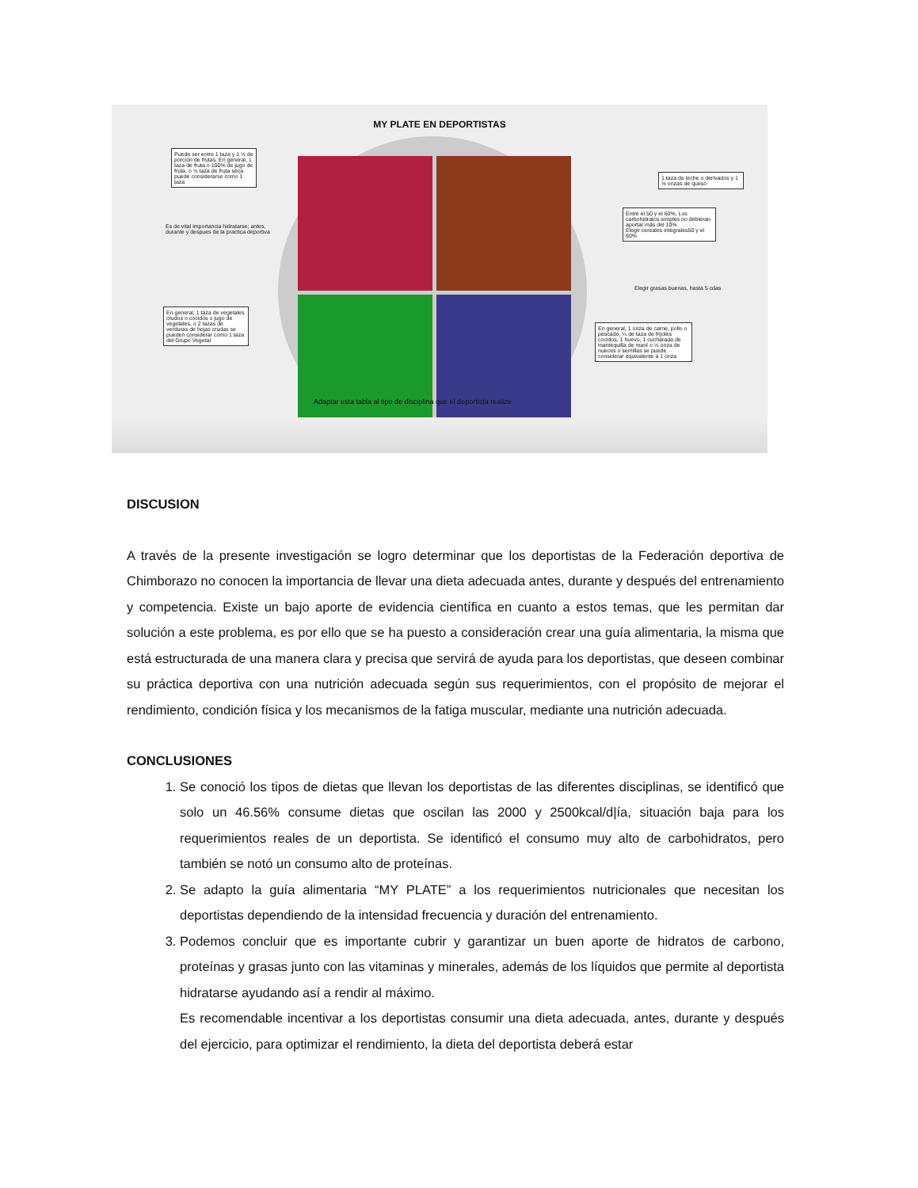MY PLATE EN DEPORTISTAS
Puede ser entre 1 taza y 1 ½ de porción de frutas. En general, 1 taza de fruta o 100% de jugo de fruta, o ½ taza de fruta seca puede considerarse como 1 taza
Es de vital importancia hidratarse; antes, durante y despues de la practica deportiva
En general, 1 taza de vegetales crudos o cocidos o jugo de vegetales, o 2 tazas de verduras de hojas crudas se pueden considerar como 1 taza del Grupo Vegetal
1 taza de leche o derivados y 1 ½ onzas de queso
Entre el 50 y el 60%, Los carbohidratos simples no debieran aportar más del 10%
Elegir cereales integrales50 y el 60%
Elegir grasas buenas, hasta 5 cdas
En general, 1 onza de carne, pollo o pescado, ¼ de taza de frijoles cocidos, 1 huevo, 1 cucharada de mantequilla de maní o ½ onza de nueces o semillas se puede considerar equivalente a 1 onza
Adaptar esta tabla al tipo de disciplina que el deportista realize
DISCUSION
A través de la presente investigación se logro determinar que los deportistas de la Federación deportiva de Chimborazo no conocen la importancia de llevar una dieta adecuada antes, durante y después del entrenamiento y competencia. Existe un bajo aporte de evidencia científica en cuanto a estos temas, que les permitan dar solución a este problema, es por ello que se ha puesto a consideración crear una guía alimentaria, la misma que está estructurada de una manera clara y precisa que servirá de ayuda para los deportistas, que deseen combinar su práctica deportiva con una nutrición adecuada según sus requerimientos, con el propósito de mejorar el rendimiento, condición física y los mecanismos de la fatiga muscular, mediante una nutrición adecuada.
CONCLUSIONES
1. Se conoció los tipos de dietas que llevan los deportistas de las diferentes disciplinas, se identificó que solo un 46.56% consume dietas que oscilan las 2000 y 2500kcal/d|ía, situación baja para los requerimientos reales de un deportista. Se identificó el consumo muy alto de carbohidratos, pero también se notó un consumo alto de proteínas.
2. Se adapto la guía alimentaria “MY PLATE” a los requerimientos nutricionales que necesitan los deportistas dependiendo de la intensidad frecuencia y duración del entrenamiento.
3. Podemos concluir que es importante cubrir y garantizar un buen aporte de hidratos de carbono, proteínas y grasas junto con las vitaminas y minerales, además de los líquidos que permite al deportista hidratarse ayudando así a rendir al máximo.
Es recomendable incentivar a los deportistas consumir una dieta adecuada, antes, durante y después del ejercicio, para optimizar el rendimiento, la dieta del deportista deberá estar